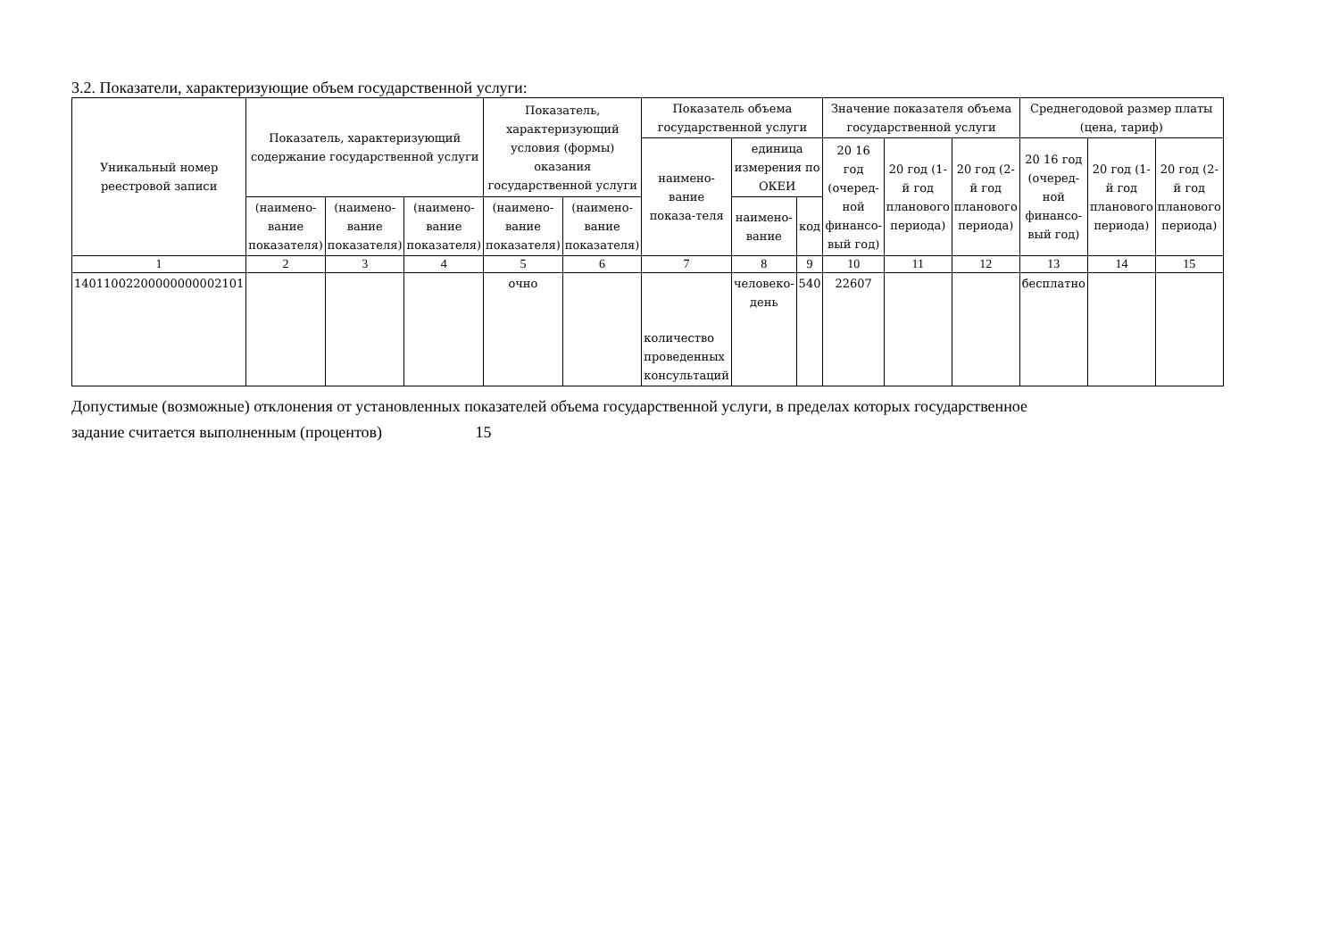3.2. Показатели, характеризующие объем государственной услуги:
| Уникальный номер реестровой записи | Показатель, характеризующий содержание государственной услуги | | | Показатель, характеризующий условия (формы) оказания государственной услуги | | Показатель объема государственной услуги | | | Значение показателя объема государственной услуги | | | Среднегодовой размер платы (цена, тариф) | | |
| --- | --- | --- | --- | --- | --- | --- | --- | --- | --- | --- | --- | --- | --- | --- |
| | | | | | | наимено-вание показа-теля | единица измерения по ОКЕИ | | 20 16 год (очеред-ной финансо-вый год) | 20 год (1-й год планового периода) | 20 год (2-й год планового периода) | 20 16 год (очеред-ной финансо-вый год) | 20 год (1-й год планового периода) | 20 год (2-й год планового периода) |
| | (наимено-вание показателя) | (наимено-вание показателя) | (наимено-вание показателя) | (наимено-вание показателя) | (наимено-вание показателя) | | наимено-вание | код | | | | | | |
| 1 | 2 | 3 | 4 | 5 | 6 | 7 | 8 | 9 | 10 | 11 | 12 | 13 | 14 | 15 |
| 14011002200000000002101 | | | | очно | | количество проведенных консультаций | человеко-день | 540 | 22607 | | | бесплатно | | |
Допустимые (возможные) отклонения от установленных показателей объема государственной услуги, в пределах которых государственное
задание считается выполненным (процентов) 15